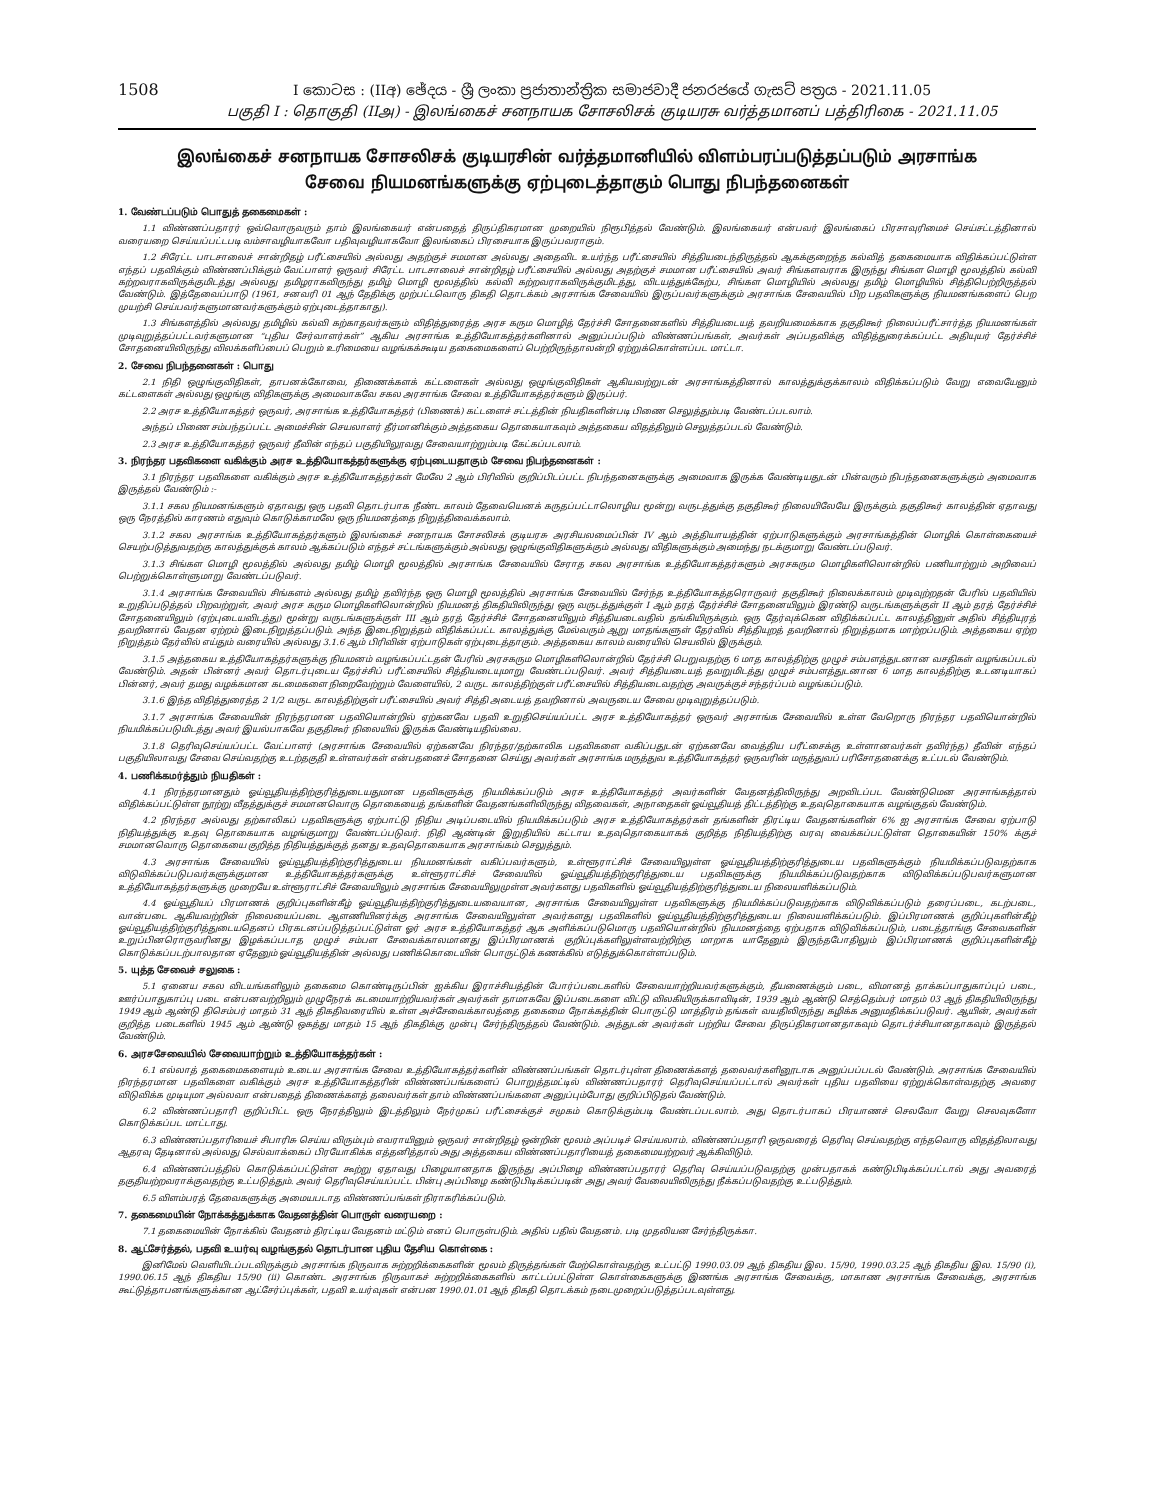1508
I කොටස : (IIඅ) ඡේදය - ශ්‍රී ලංකා ප්‍රජාතාන්ත්‍රික සමාජවාදී ජනරජයේ ගැසට් පත්‍රය - 2021.11.05
பகுதி I : தொகுதி (IIஅ) - இலங்கைச் சனநாயக சோசலிசக் குடியரசு வர்த்தமானப் பத்திரிகை - 2021.11.05
இலங்கைச் சனநாயக சோசலிசக் குடியரசின் வர்த்தமானியில் விளம்பரப்படுத்தப்படும் அரசாங்க
சேவை நியமனங்களுக்கு ஏற்புடைத்தாகும் பொது நிபந்தனைகள்
1. வேண்டப்படும் பொதுத் தகைமைகள் :
1.1 விண்ணப்பதாரர் ஒவ்வொருவரும் தாம் இலங்கையர் என்பதைத் திருப்திகரமான முறையில் நிரூபித்தல் வேண்டும். இலங்கையர் என்பவர் இலங்கைப் பிரசாவுரிமைச் செய்சட்டத்தினால் வரையறை செய்யப்பட்டபடி வம்சாவழியாகவோ பதிவுவழியாகவோ இலங்கைப் பிரசையாக இருப்பவராகும்.
1.2 சிரேட்ட பாடசாலைச் சான்றிதழ் பரீட்சையில் அல்லது அதற்குச் சமமான அல்லது அதைவிட உயர்ந்த பரீட்சையில் சித்தியடைந்திருத்தல் ஆகக்குறைந்த கல்வித் தகைமையாக விதிக்கப்பட்டுள்ள எந்தப் பதவிக்கும் விண்ணப்பிக்கும் வேட்பாளர் ஒருவர் சிரேட்ட பாடசாலைச் சான்றிதழ் பரீட்சையில் அல்லது அதற்குச் சமமான பரீட்சையில் அவர் சிங்களவராக இருந்து சிங்கள மொழி மூலத்தில் கல்வி கற்றவராகவிருக்குமிடத்து அல்லது தமிழராகவிருந்து தமிழ் மொழி மூலத்தில் கல்வி கற்றவராகவிருக்குமிடத்து, விடயத்துக்கேற்ப, சிங்கள மொழியில் அல்லது தமிழ் மொழியில் சித்திபெற்றிருத்தல் வேண்டும். இத்தேவைப்பாடு (1961, சனவரி 01 ஆந் தேதிக்கு முற்பட்டவொரு திகதி தொடக்கம் அரசாங்க சேவையில் இருப்பவர்களுக்கும் அரசாங்க சேவையில் பிற பதவிகளுக்கு நியமனங்களைப் பெற முயற்சி செய்பவர்களுமானவர்களுக்கும் ஏற்புடைத்தாகாது).
1.3 சிங்களத்தில் அல்லது தமிழில் கல்வி கற்காதவர்களும் விதித்துரைத்த அரச கரும மொழித் தேர்ச்சி சோதனைகளில் சித்தியடையத் தவறியமைக்காக தகுதிகூர் நிலைப்பரீட்சார்த்த நியமனங்கள் முடிவுறுத்தப்பட்டவர்களுமான “புதிய சேர்வாளர்கள்” ஆகிய அரசாங்க உத்தியோகத்தர்களினால் அனுப்பப்படும் விண்ணப்பங்கள், அவர்கள் அப்பதவிக்கு விதித்துரைக்கப்பட்ட அதியுயர் தேர்ச்சிச் சோதனையிலிருந்து விலக்களிப்பைப் பெறும் உரிமையை வழங்கக்கூடிய தகைமைகளைப் பெற்றிருந்தாலன்றி ஏற்றுக்கொள்ளப்பட மாட்டா.
2. சேவை நிபந்தனைகள் : பொது
2.1 நிதி ஒழுங்குவிதிகள், தாபனக்கோவை, திணைக்களக் கட்டளைகள் அல்லது ஒழுங்குவிதிகள் ஆகியவற்றுடன் அரசாங்கத்தினால் காலத்துக்குக்காலம் விதிக்கப்படும் வேறு எவையேனும் கட்டளைகள் அல்லது ஒழுங்கு விதிகளுக்கு அமைவாகவே சகல அரசாங்க சேவை உத்தியோகத்தர்களும் இருப்பர்.
2.2 அரச உத்தியோகத்தர் ஒருவர், அரசாங்க உத்தியோகத்தர் (பிணைக்) கட்டளைச் சட்டத்தின் நியதிகளின்படி பிணை செலுத்தும்படி வேண்டப்படலாம்.
அந்தப் பிணை சம்பந்தப்பட்ட அமைச்சின் செயலாளர் தீர்மானிக்கும் அத்தகைய தொகையாகவும் அத்தகைய விதத்திலும் செலுத்தப்படல் வேண்டும்.
2.3 அரச உத்தியோகத்தர் ஒருவர் தீவின் எந்தப் பகுதியிலூவது சேவையாற்றும்படி கேட்கப்படலாம்.
3. நிரந்தர பதவிகளை வகிக்கும் அரச உத்தியோகத்தர்களுக்கு ஏற்புடையதாகும் சேவை நிபந்தனைகள் :
3.1 நிரந்தர பதவிகளை வகிக்கும் அரச உத்தியோகத்தர்கள் மேலே 2 ஆம் பிரிவில் குறிப்பிடப்பட்ட நிபந்தனைகளுக்கு அமைவாக இருக்க வேண்டியதுடன் பின்வரும் நிபந்தனைகளுக்கும் அமைவாக இருத்தல் வேண்டும் :-
3.1.1 சகல நியமனங்களும் ஏதாவது ஒரு பதவி தொடர்பாக நீண்ட காலம் தேவையெனக் கருதப்பட்டாலொழிய மூன்று வருடத்துக்கு தகுதிகூர் நிலையிலேயே இருக்கும். தகுதிகூர் காலத்தின் ஏதாவது ஒரு நேரத்தில் காரணம் எதுவும் கொடுக்காமலே ஒரு நியமனத்தை நிறுத்திவைக்கலாம்.
3.1.2 சகல அரசாங்க உத்தியோகத்தர்களும் இலங்கைச் சனநாயக சோசலிசக் குடியரசு அரசியலமைப்பின் IV ஆம் அத்தியாயத்தின் ஏற்பாடுகளுக்கும் அரசாங்கத்தின் மொழிக் கொள்கையைச் செயற்படுத்துவதற்கு காலத்துக்குக் காலம் ஆக்கப்படும் எந்தச் சட்டங்களுக்கும் அல்லது ஒழுங்குவிதிகளுக்கும் அல்லது விதிகளுக்கும் அமைந்து நடக்குமாறு வேண்டப்படுவர்.
3.1.3 சிங்கள மொழி மூலத்தில் அல்லது தமிழ் மொழி மூலத்தில் அரசாங்க சேவையில் சேராத சகல அரசாங்க உத்தியோகத்தர்களும் அரசகரும மொழிகளிலொன்றில் பணியாற்றும் அறிவைப் பெற்றுக்கொள்ளுமாறு வேண்டப்படுவர்.
3.1.4 அரசாங்க சேவையில் சிங்களம் அல்லது தமிழ் தவிர்ந்த ஒரு மொழி மூலத்தில் அரசாங்க சேவையில் சேர்ந்த உத்தியோகத்தரொருவர் தகுதிகூர் நிலைக்காலம் முடிவுற்றதன் பேரில் பதவியில் உறுதிப்படுத்தல் பிறவற்றுள், அவர் அரச கரும மொழிகளிலொன்றில் நியமனத் திகதியிலிருந்து ஒரு வருடத்துக்குள் I ஆம் தரத் தேர்ச்சிச் சோதனையிலும் இரண்டு வருடங்களுக்குள் II ஆம் தரத் தேர்ச்சிச் சோதனையிலும் (ஏற்புடையவிடத்து) மூன்று வருடங்களுக்குள் III ஆம் தரத் தேர்ச்சிச் சோதனையிலும் சித்தியடைவதில் தங்கியிருக்கும். ஒரு தேர்வுக்கென விதிக்கப்பட்ட காலத்தினுள் அதில் சித்தியுரத் தவறினால் வேதன ஏற்றம் இடைநிறுத்தப்படும். அந்த இடைநிறுத்தம் விதிக்கப்பட்ட காலத்துக்கு மேல்வரும் ஆறு மாதங்களுள் தேர்வில் சித்தியுறத் தவறினால் நிறுத்தமாக மாற்றப்படும். அத்தகைய ஏற்ற நிறுத்தம் தேர்வில் எய்தும் வரையில் அல்லது 3.1.6 ஆம் பிரிவின் ஏற்பாடுகள் ஏற்புடைத்தாகும். அத்தகைய காலம் வரையில் செயலில் இருக்கும்.
3.1.5 அத்தகைய உத்தியோகத்தர்களுக்கு நியமனம் வழங்கப்பட்டதன் பேரில் அரசகரும மொழிகளிலொன்றில் தேர்ச்சி பெறுவதற்கு 6 மாத காலத்திற்கு முழுச் சம்பளத்துடனான வசதிகள் வழங்கப்படல் வேண்டும். அதன் பின்னர் அவர் தொடர்புடைய தேர்ச்சிப் பரீட்சையில் சித்தியடையுமாறு வேண்டப்படுவர். அவர் சித்தியடையத் தவறுமிடத்து முழுச் சம்பளத்துடனான 6 மாத காலத்திற்கு உடனடியாகப் பின்னர், அவர் தமது வழக்கமான கடமைகளை நிறைவேற்றும் வேளையில், 2 வருட காலத்திற்குள் பரீட்சையில் சித்தியடைவதற்கு அவருக்குச் சந்தர்ப்பம் வழங்கப்படும்.
3.1.6 இந்த விதித்துரைத்த 2 1/2 வருட காலத்திற்குள் பரீட்சையில் அவர் சித்தி அடையத் தவறினால் அவருடைய சேவை முடிவுறுத்தப்படும்.
3.1.7 அரசாங்க சேவையின் நிரந்தரமான பதவியொன்றில் ஏற்கனவே பதவி உறுதிசெய்யப்பட்ட அரச உத்தியோகத்தர் ஒருவர் அரசாங்க சேவையில் உள்ள வேறொரு நிரந்தர பதவியொன்றில் நியமிக்கப்படுமிடத்து அவர் இயல்பாகவே தகுதிகூர் நிலையில் இருக்க வேண்டியதில்லை.
3.1.8 தெரிவுசெய்யப்பட்ட வேட்பாளர் (அரசாங்க சேவையில் ஏற்கனவே நிரந்தர/தற்காலிக பதவிகளை வகிப்பதுடன் ஏற்கனவே வைத்திய பரீட்சைக்கு உள்ளானவர்கள் தவிர்ந்த) தீவின் எந்தப் பகுதியிலாவது சேவை செய்வதற்கு உடற்தகுதி உள்ளவர்கள் என்பதனைச் சோதனை செய்து அவர்கள் அரசாங்க மருத்துவ உத்தியோகத்தர் ஒருவரின் மருத்துவப் பரிசோதனைக்கு உட்படல் வேண்டும்.
4. பணிக்கமர்த்தும் நியதிகள் :
4.1 நிரந்தரமானதும் ஓய்வூதியத்திற்குரித்துடையதுமான பதவிகளுக்கு நியமிக்கப்படும் அரச உத்தியோகத்தர் அவர்களின் வேதனத்திலிருந்து அறவிடப்பட வேண்டுமென அரசாங்கத்தால் விதிக்கப்பட்டுள்ள நூற்று வீதத்துக்குச் சமமானவொரு தொகையைத் தங்களின் வேதனங்களிலிருந்து விதவைகள், அநாதைகள் ஓய்வூதியத் திட்டத்திற்கு உதவுதொகையாக வழங்குதல் வேண்டும்.
4.2 நிரந்தர அல்லது தற்காலிகப் பதவிகளுக்கு ஏற்பாட்டு நிதிய அடிப்படையில் நியமிக்கப்படும் அரச உத்தியோகத்தர்கள் தங்களின் திரட்டிய வேதனங்களின் 6% ஐ அரசாங்க சேவை ஏற்பாடு நிதியத்துக்கு உதவு தொகையாக வழங்குமாறு வேண்டப்படுவர். நிதி ஆண்டின் இறுதியில் கட்டாய உதவுதொகையாகக் குறித்த நிதியத்திற்கு வரவு வைக்கப்பட்டுள்ள தொகையின் 150% க்குச் சமமானவொரு தொகையை குறித்த நிதியத்துக்குத் தனது உதவுதொகையாக அரசாங்கம் செலுத்தும்.
4.3 அரசாங்க சேவையில் ஓய்வூதியத்திற்குரித்துடைய நியமனங்கள் வகிப்பவர்களும், உள்ளூராட்சிச் சேவையிலுள்ள ஓய்வூதியத்திற்குரித்துடைய பதவிகளுக்கும் நியமிக்கப்படுவதற்காக விடுவிக்கப்படுபவர்களுக்குமான உத்தியோகத்தர்களுக்கு உள்ளூராட்சிச் சேவையில் ஓய்வூதியத்திற்குரித்துடைய பதவிகளுக்கு நியமிக்கப்படுவதற்காக விடுவிக்கப்படுபவர்களுமான உத்தியோகத்தர்களுக்கு முறையே உள்ளூராட்சிச் சேவையிலும் அரசாங்க சேவையிலுமுள்ள அவர்களது பதவிகளில் ஓய்வூதியத்திற்குரித்துடைய நிலையளிக்கப்படும்.
4.4 ஓய்வூதியப் பிரமாணக் குறிப்புகளின்கீழ் ஓய்வூதியத்திற்குரித்துடையவையான, அரசாங்க சேவையிலுள்ள பதவிகளுக்கு நியமிக்கப்படுவதற்காக விடுவிக்கப்படும் தரைப்படை, கடற்படை, வான்படை ஆகியவற்றின் நிலையைப்படை ஆளணியினர்க்கு அரசாங்க சேவையிலுள்ள அவர்களது பதவிகளில் ஓய்வூதியத்திற்குரித்துடைய நிலையளிக்கப்படும். இப்பிரமாணக் குறிப்புகளின்கீழ் ஓய்வூதியத்திற்குரித்துடையதெனப் பிரகடனப்படுத்தப்பட்டுள்ள ஓர் அரச உத்தியோகத்தர் ஆக அளிக்கப்படுமொரு பதவியொன்றில் நியமனத்தை ஏற்பதாக விடுவிக்கப்படும், படைத்தாங்கு சேவைகளின் உறுப்பினரொருவரினது இழக்கப்படாத முழுச் சம்பள சேவைக்காலமானது இப்பிரமாணக் குறிப்புக்களிலுள்ளவற்றிற்கு மாறாக யாதேனும் இருந்தபோதிலும் இப்பிரமாணக் குறிப்புகளின்கீழ் கொடுக்கப்படற்பாலதான ஏதேனும் ஓய்வூதியத்தின் அல்லது பணிக்கொடையின் பொருட்டுக் கணக்கில் எடுத்துக்கொள்ளப்படும்.
5. யுத்த சேவைச் சலுகை :
5.1 ஏனைய சகல விடயங்களிலும் தகைமை கொண்டிருப்பின் ஐக்கிய இராச்சியத்தின் போர்ப்படைகளில் சேவையாற்றியவர்களுக்கும், தீயணைக்கும் படை, விமானத் தாக்கப்பாதுகாப்புப் படை, ஊர்ப்பாதுகாப்பு படை என்பனவற்றிலும் முழுநேரக் கடமையாற்றியவர்கள் அவர்கள் தாமாகவே இப்படைகளை விட்டு விலகியிருக்காவிடின், 1939 ஆம் ஆண்டு செத்தெம்பர் மாதம் 03 ஆந் திகதியிலிருந்து 1949 ஆம் ஆண்டு திசெம்பர் மாதம் 31 ஆந் திகதிவரையில் உள்ள அச்சேவைக்காலத்தை தகைமை நோக்கத்தின் பொருட்டு மாத்திரம் தங்கள் வயதிலிருந்து கழிக்க அனுமதிக்கப்படுவர். ஆயின், அவர்கள் குறித்த படைகளில் 1945 ஆம் ஆண்டு ஒகத்து மாதம் 15 ஆந் திகதிக்கு முன்பு சேர்ந்திருத்தல் வேண்டும். அத்துடன் அவர்கள் பற்றிய சேவை திருப்திகரமானதாகவும் தொடர்ச்சியானதாகவும் இருத்தல் வேண்டும்.
6. அரசசேவையில் சேவையாற்றும் உத்தியோகத்தர்கள் :
6.1 எல்லாத் தகைமைகளையும் உடைய அரசாங்க சேவை உத்தியோகத்தர்களின் விண்ணப்பங்கள் தொடர்புள்ள திணைக்களத் தலைவர்களினூடாக அனுப்பப்படல் வேண்டும். அரசாங்க சேவையில் நிரந்தரமான பதவிகளை வகிக்கும் அரச உத்தியோகத்தரின் விண்ணப்பங்களைப் பொறுத்தமட்டில் விண்ணப்பதாரர் தெரிவுசெய்யப்பட்டால் அவர்கள் புதிய பதவியை ஏற்றுக்கொள்வதற்கு அவரை விடுவிக்க முடியுமா அல்லவா என்பதைத் திணைக்களத் தலைவர்கள் தாம் விண்ணப்பங்களை அனுப்பும்போது குறிப்பிடுதல் வேண்டும்.
6.2 விண்ணப்பதாரி குறிப்பிட்ட ஒரு நேரத்திலும் இடத்திலும் நேர்முகப் பரீட்சைக்குச் சமுகம் கொடுக்கும்படி வேண்டப்படலாம். அது தொடர்பாகப் பிரயாணச் செலவோ வேறு செலவுகளோ கொடுக்கப்பட மாட்டாது.
6.3 விண்ணப்பதாரியைச் சிபாரிசு செய்ய விரும்பும் எவராயினும் ஒருவர் சான்றிதழ் ஒன்றின் மூலம் அப்படிச் செய்யலாம். விண்ணப்பதாரி ஒருவரைத் தெரிவு செய்வதற்கு எந்தவொரு விதத்திலாவது ஆதரவு தேடினால் அல்லது செல்வாக்கைப் பிரயோகிக்க எத்தனித்தால் அது அத்தகைய விண்ணப்பதாரியைத் தகைமையற்றவர் ஆக்கிவிடும்.
6.4 விண்ணப்பத்தில் கொடுக்கப்பட்டுள்ள கூற்று ஏதாவது பிழையானதாக இருந்து அப்பிழை விண்ணப்பதாரர் தெரிவு செய்யப்படுவதற்கு முன்பதாகக் கண்டுபிடிக்கப்பட்டால் அது அவரைத் தகுதியற்றவராக்குவதற்கு உட்படுத்தும். அவர் தெரிவுசெய்யப்பட்ட பின்பு அப்பிழை கண்டுபிடிக்கப்படின் அது அவர் வேலையிலிருந்து நீக்கப்படுவதற்கு உட்படுத்தும்.
6.5 விளம்பரத் தேவைகளுக்கு அமையபடாத விண்ணப்பங்கள் நிராகரிக்கப்படும்.
7. தகைமையின் நோக்கத்துக்காக வேதனத்தின் பொருள் வரையறை :
7.1 தகைமையின் நோக்கில் வேதனம் திரட்டிய வேதனம் மட்டும் எனப் பொருள்படும். அதில் பதில் வேதனம். படி முதலியன சேர்ந்திருக்கா.
8. ஆட்சேர்த்தல், பதவி உயர்வு வழங்குதல் தொடர்பான புதிய தேசிய கொள்கை :
இனிமேல் வெளியிடப்படவிருக்கும் அரசாங்க நிருவாக சுற்றறிக்கைகளின் மூலம் திருத்தங்கள் மேற்கொள்வதற்கு உட்பட்டு 1990.03.09 ஆந் திகதிய இல. 15/90, 1990.03.25 ஆந் திகதிய இல. 15/90 (i), 1990.06.15 ஆந் திகதிய 15/90 (ii) கொண்ட அரசாங்க நிருவாகச் சுற்றறிக்கைகளில் காட்டப்பட்டுள்ள கொள்கைகளுக்கு இணங்க அரசாங்க சேவைக்கு, மாகாண அரசாங்க சேவைக்கு, அரசாங்க கூட்டுத்தாபனங்களுக்கான ஆட்சேர்ப்புக்கள், பதவி உயர்வுகள் என்பன 1990.01.01 ஆந் திகதி தொடக்கம் நடைமுறைப்படுத்தப்படவுள்ளது.